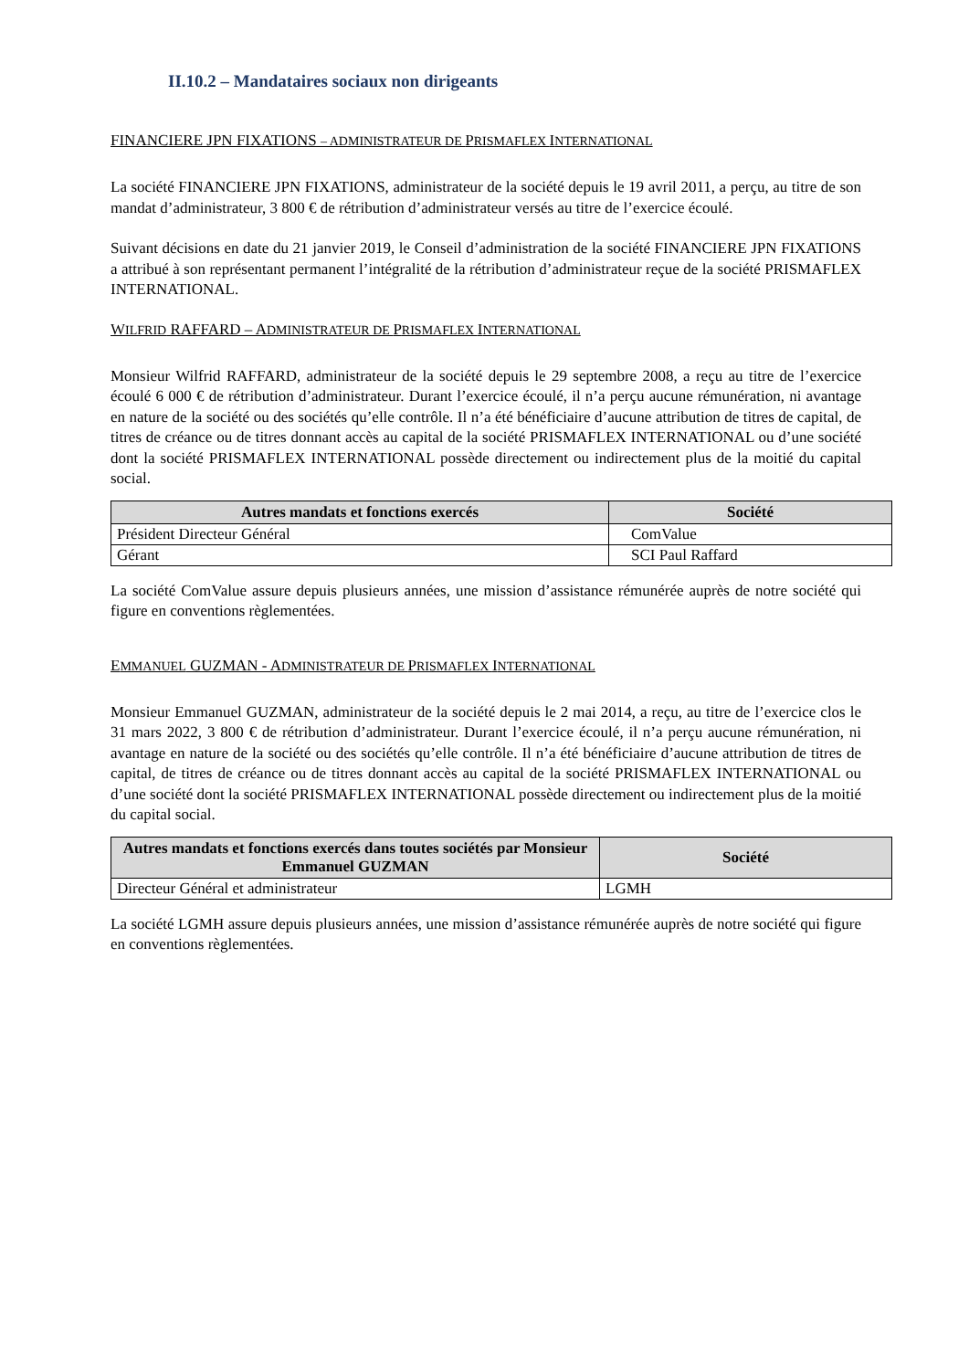II.10.2 – Mandataires sociaux non dirigeants
FINANCIERE JPN FIXATIONS – ADMINISTRATEUR DE PRISMAFLEX INTERNATIONAL
La société FINANCIERE JPN FIXATIONS, administrateur de la société depuis le 19 avril 2011, a perçu, au titre de son mandat d’administrateur, 3 800 € de rétribution d’administrateur versés au titre de l’exercice écoulé.
Suivant décisions en date du 21 janvier 2019, le Conseil d’administration de la société FINANCIERE JPN FIXATIONS a attribué à son représentant permanent l’intégralité de la rétribution d’administrateur reçue de la société PRISMAFLEX INTERNATIONAL.
WILFRID RAFFARD – ADMINISTRATEUR DE PRISMAFLEX INTERNATIONAL
Monsieur Wilfrid RAFFARD, administrateur de la société depuis le 29 septembre 2008, a reçu au titre de l’exercice écoulé 6 000 € de rétribution d’administrateur. Durant l’exercice écoulé, il n’a perçu aucune rémunération, ni avantage en nature de la société ou des sociétés qu’elle contrôle. Il n’a été bénéficiaire d’aucune attribution de titres de capital, de titres de créance ou de titres donnant accès au capital de la société PRISMAFLEX INTERNATIONAL ou d’une société dont la société PRISMAFLEX INTERNATIONAL possède directement ou indirectement plus de la moitié du capital social.
| Autres mandats et fonctions exercés | Société |
| --- | --- |
| Président Directeur Général | ComValue |
| Gérant | SCI Paul Raffard |
La société ComValue assure depuis plusieurs années, une mission d’assistance rémunérée auprès de notre société qui figure en conventions règlementées.
EMMANUEL GUZMAN - ADMINISTRATEUR DE PRISMAFLEX INTERNATIONAL
Monsieur Emmanuel GUZMAN, administrateur de la société depuis le 2 mai 2014, a reçu, au titre de l’exercice clos le 31 mars 2022, 3 800 € de rétribution d’administrateur. Durant l’exercice écoulé, il n’a perçu aucune rémunération, ni avantage en nature de la société ou des sociétés qu’elle contrôle. Il n’a été bénéficiaire d’aucune attribution de titres de capital, de titres de créance ou de titres donnant accès au capital de la société PRISMAFLEX INTERNATIONAL ou d’une société dont la société PRISMAFLEX INTERNATIONAL possède directement ou indirectement plus de la moitié du capital social.
| Autres mandats et fonctions exercés dans toutes sociétés par Monsieur Emmanuel GUZMAN | Société |
| --- | --- |
| Directeur Général et administrateur | LGMH |
La société LGMH assure depuis plusieurs années, une mission d’assistance rémunérée auprès de notre société qui figure en conventions règlementées.